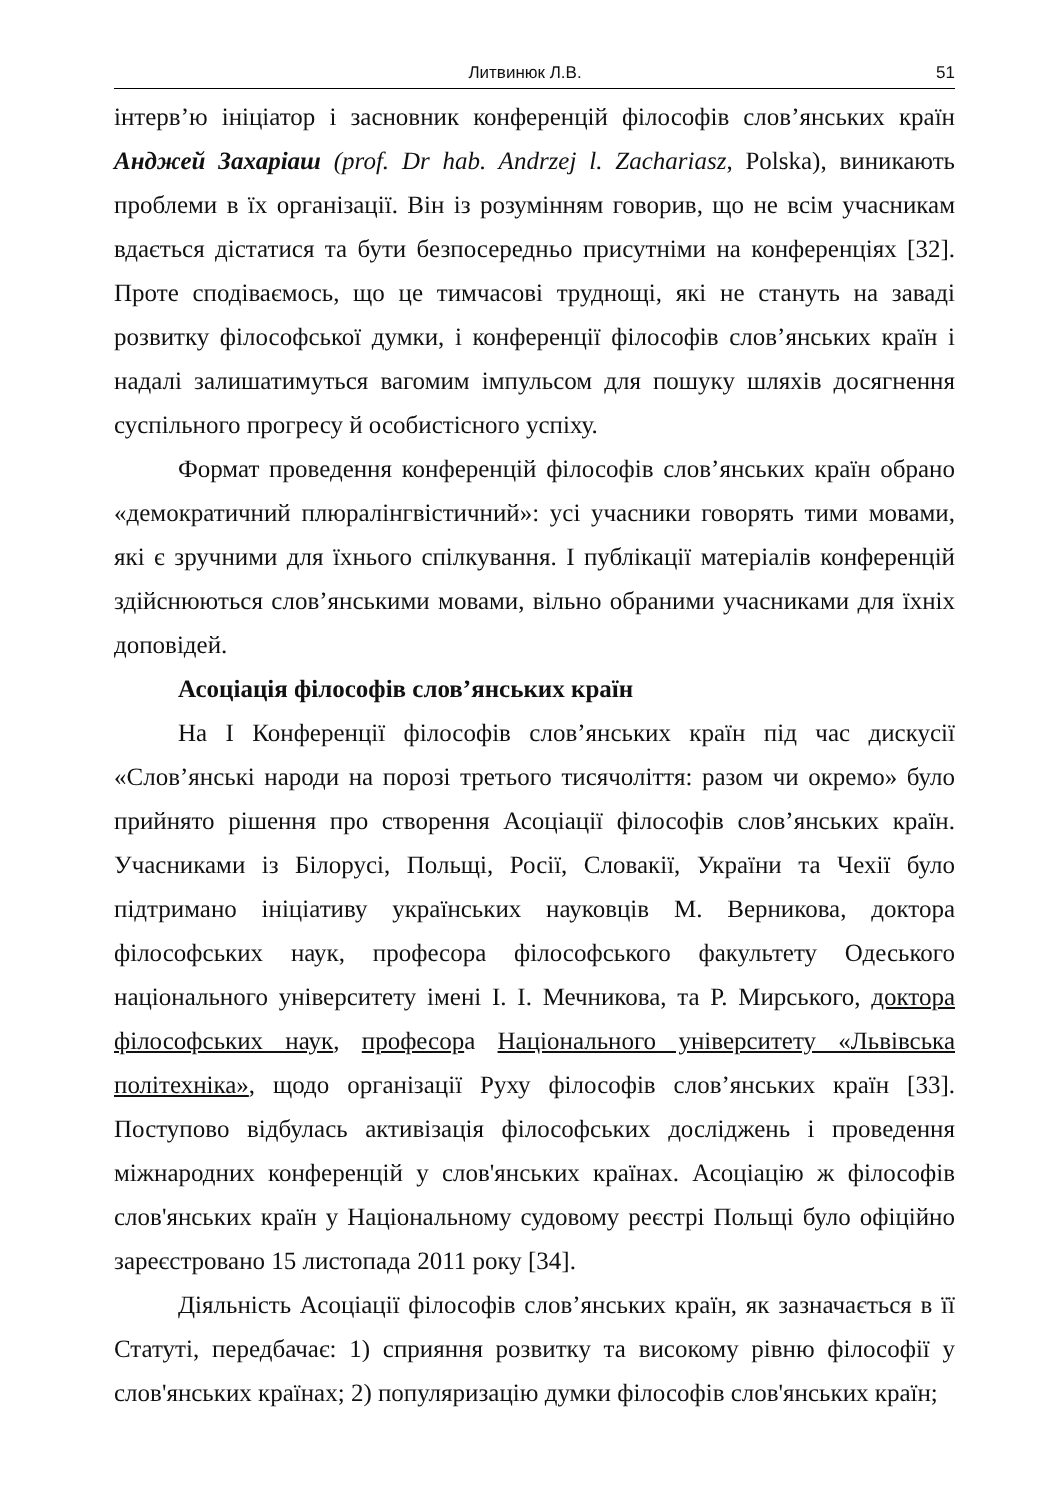Литвинюк Л.В. 51
інтерв’ю ініціатор і засновник конференцій філософів слов’янських країн Анджей Захаріаш (prof. Dr hab. Andrzej l. Zachariasz, Polska), виникають проблеми в їх організації. Він із розумінням говорив, що не всім учасникам вдається дістатися та бути безпосередньо присутніми на конференціях [32]. Проте сподіваємось, що це тимчасові труднощі, які не стануть на заваді розвитку філософської думки, і конференції філософів слов’янських країн і надалі залишатимуться вагомим імпульсом для пошуку шляхів досягнення суспільного прогресу й особистісного успіху.
Формат проведення конференцій філософів слов’янських країн обрано «демократичний плюралінгвістичний»: усі учасники говорять тими мовами, які є зручними для їхнього спілкування. І публікації матеріалів конференцій здійснюються слов’янськими мовами, вільно обраними учасниками для їхніх доповідей.
Асоціація філософів слов’янських країн
На І Конференції філософів слов’янських країн під час дискусії «Слов’янські народи на порозі третього тисячоліття: разом чи окремо» було прийнято рішення про створення Асоціації філософів слов’янських країн. Учасниками із Білорусі, Польщі, Росії, Словакії, України та Чехії було підтримано ініціативу українських науковців М. Верникова, доктора філософських наук, професора філософського факультету Одеського національного університету імені І. І. Мечникова, та Р. Мирського, доктора філософських наук, професора Національного університету «Львівська політехніка», щодо організації Руху філософів слов’янських країн [33]. Поступово відбулась активізація філософських досліджень і проведення міжнародних конференцій у слов'янських країнах. Асоціацію ж філософів слов'янських країн у Національному судовому реєстрі Польщі було офіційно зареєстровано 15 листопада 2011 року [34].
Діяльність Асоціації філософів слов’янських країн, як зазначається в її Статуті, передбачає: 1) сприяння розвитку та високому рівню філософії у слов'янських країнах; 2) популяризацію думки філософів слов'янських країн;